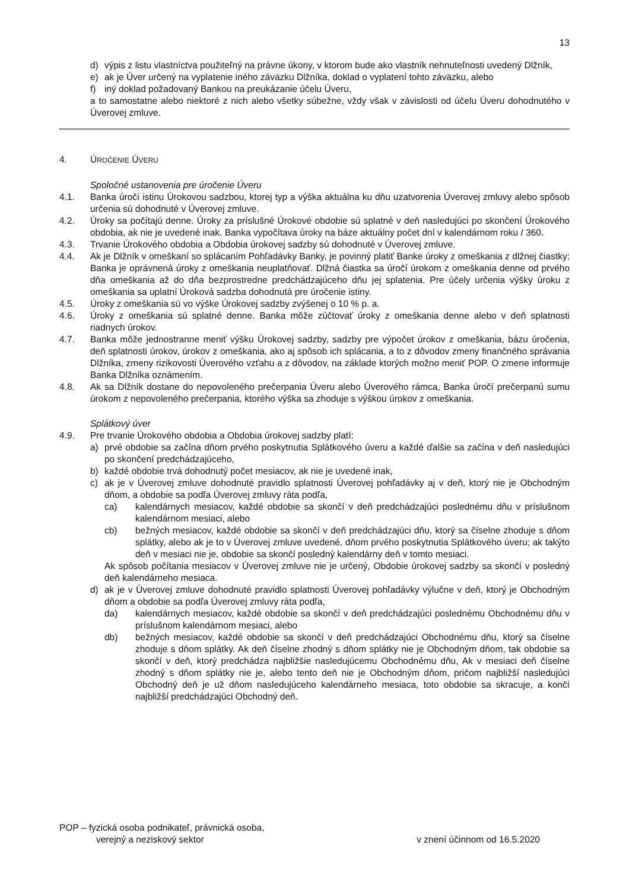13
d) výpis z listu vlastníctva použiteľný na právne úkony, v ktorom bude ako vlastník nehnuteľnosti uvedený Dlžník,
e) ak je Úver určený na vyplatenie iného záväzku Dlžníka, doklad o vyplatení tohto záväzku, alebo
f) iný doklad požadovaný Bankou na preukázanie účelu Úveru,
a to samostatne alebo niektoré z nich alebo všetky súbežne, vždy však v závislosti od účelu Úveru dohodnutého v Úverovej zmluve.
4. ÚROČENIE ÚVERU
Spoločné ustanovenia pre úročenie Úveru
4.1. Banka úročí istinu Úrokovou sadzbou, ktorej typ a výška aktuálna ku dňu uzatvorenia Úverovej zmluvy alebo spôsob určenia sú dohodnuté v Úverovej zmluve.
4.2. Úroky sa počítajú denne. Úroky za príslušné Úrokové obdobie sú splatné v deň nasledujúci po skončení Úrokového obdobia, ak nie je uvedené inak. Banka vypočítava úroky na báze aktuálny počet dní v kalendárnom roku / 360.
4.3. Trvanie Úrokového obdobia a Obdobia úrokovej sadzby sú dohodnuté v Úverovej zmluve.
4.4. Ak je Dlžník v omeškaní so splácaním Pohľadávky Banky, je povinný platiť Banke úroky z omeškania z dlžnej čiastky; Banka je oprávnená úroky z omeškania neuplatňovať. Dlžná čiastka sa úročí úrokom z omeškania denne od prvého dňa omeškania až do dňa bezprostredne predchádzajúceho dňu jej splatenia. Pre účely určenia výšky úroku z omeškania sa uplatní Úroková sadzba dohodnutá pre úročenie istiny.
4.5. Úroky z omeškania sú vo výške Úrokovej sadzby zvýšenej o 10 % p. a.
4.6. Úroky z omeškania sú splatné denne. Banka môže zúčtovať úroky z omeškania denne alebo v deň splatnosti riadnych úrokov.
4.7. Banka môže jednostranne meniť výšku Úrokovej sadzby, sadzby pre výpočet úrokov z omeškania, bázu úročenia, deň splatnosti úrokov, úrokov z omeškania, ako aj spôsob ich splácania, a to z dôvodov zmeny finančného správania Dlžníka, zmeny rizikovosti Úverového vzťahu a z dôvodov, na základe ktorých možno meniť POP. O zmene informuje Banka Dlžníka oznámením.
4.8. Ak sa Dlžník dostane do nepovoleného prečerpania Úveru alebo Úverového rámca, Banka úročí prečerpanú sumu úrokom z nepovoleného prečerpania, ktorého výška sa zhoduje s výškou úrokov z omeškania.
Splátkový úver
4.9. Pre trvanie Úrokového obdobia a Obdobia úrokovej sadzby platí:
a) prvé obdobie sa začína dňom prvého poskytnutia Splátkového úveru a každé ďalšie sa začína v deň nasledujúci po skončení predchádzajúceho,
b) každé obdobie trvá dohodnutý počet mesiacov, ak nie je uvedené inak,
c) ak je v Úverovej zmluve dohodnuté pravidlo splatnosti Úverovej pohľadávky aj v deň, ktorý nie je Obchodným dňom, a obdobie sa podľa Úverovej zmluvy ráta podľa,
ca) kalendárnych mesiacov, každé obdobie sa skončí v deň predchádzajúci poslednému dňu v príslušnom kalendárnom mesiaci, alebo
cb) bežných mesiacov, každé obdobie sa skončí v deň predchádzajúci dňu, ktorý sa číselne zhoduje s dňom splátky, alebo ak je to v Úverovej zmluve uvedené, dňom prvého poskytnutia Splátkového úveru; ak takýto deň v mesiaci nie je, obdobie sa skončí posledný kalendárny deň v tomto mesiaci.
Ak spôsob počítania mesiacov v Úverovej zmluve nie je určený, Obdobie úrokovej sadzby sa skončí v posledný deň kalendárneho mesiaca.
d) ak je v Úverovej zmluve dohodnuté pravidlo splatnosti Úverovej pohľadávky výlučne v deň, ktorý je Obchodným dňom a obdobie sa podľa Úverovej zmluvy ráta podľa,
da) kalendárnych mesiacov, každé obdobie sa skončí v deň predchádzajúci poslednému Obchodnému dňu v príslušnom kalendárnom mesiaci, alebo
db) bežných mesiacov, každé obdobie sa skončí v deň predchádzajúci Obchodnému dňu, ktorý sa číselne zhoduje s dňom splátky. Ak deň číselne zhodný s dňom splátky nie je Obchodným dňom, tak obdobie sa skončí v deň, ktorý predchádza najbližšie nasledujúcemu Obchodnému dňu, Ak v mesiaci deň číselne zhodný s dňom splátky nie je, alebo tento deň nie je Obchodným dňom, pričom najbližší nasledujúci Obchodný deň je už dňom nasledujúceho kalendárneho mesiaca, toto obdobie sa skracuje, a končí najbližší predchádzajúci Obchodný deň.
POP – fyzická osoba podnikateľ, právnická osoba,
verejný a neziskový sektor
v znení účinnom od 16.5.2020